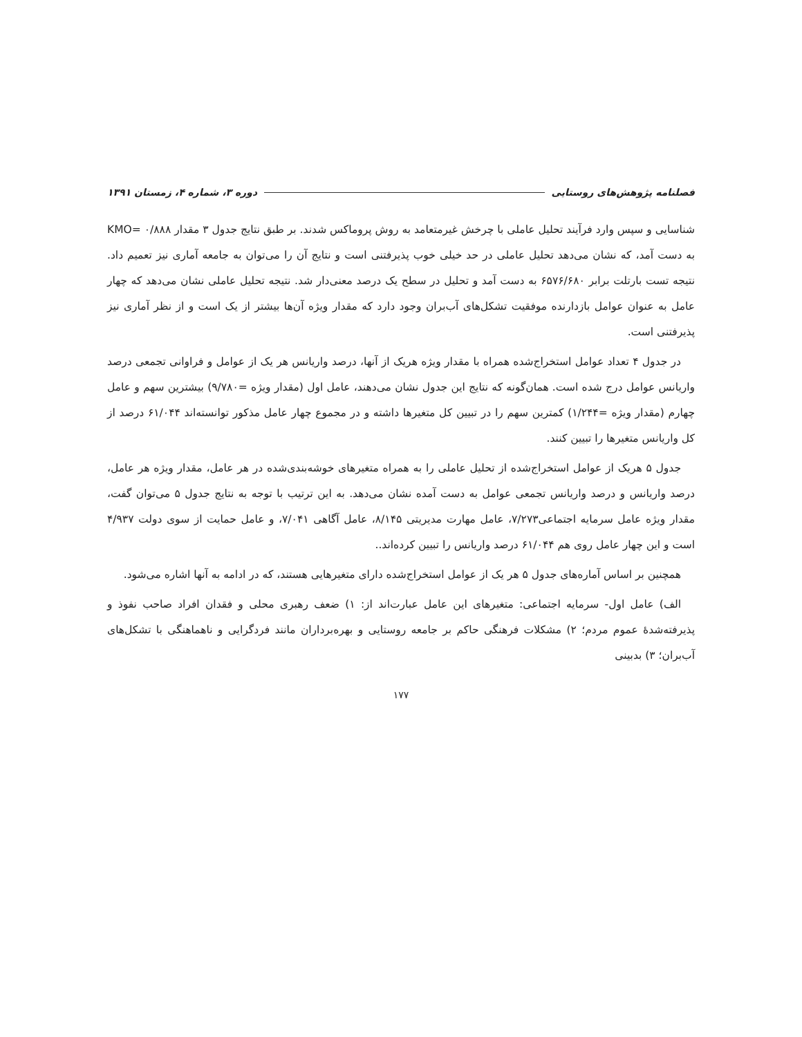فصلنامه پژوهش‌های روستایی دوره ۳، شماره ۴، زمستان ۱۳۹۱
شناسایی و سپس وارد فرآیند تحلیل عاملی با چرخش غیرمتعامد به روش پروماکس شدند. بر طبق نتایج جدول ۳ مقدار ۰/۸۸۸ =KMO به دست آمد، که نشان می‌دهد تحلیل عاملی در حد خیلی خوب پذیرفتنی است و نتایج آن را می‌توان به جامعه آماری نیز تعمیم داد. نتیجه تست بارتلت برابر ۶۵۷۶/۶۸۰ به دست آمد و تحلیل در سطح یک درصد معنی‌دار شد. نتیجه تحلیل عاملی نشان می‌دهد که چهار عامل به عنوان عوامل بازدارنده موفقیت تشکل‌های آب‌بران وجود دارد که مقدار ویژه آن‌ها بیشتر از یک است و از نظر آماری نیز پذیرفتنی است.
در جدول ۴ تعداد عوامل استخراج‌شده همراه با مقدار ویژه هریک از آنها، درصد واریانس هر یک از عوامل و فراوانی تجمعی درصد واریانس عوامل درج شده است. همان‌گونه که نتایج این جدول نشان می‌دهند، عامل اول (مقدار ویژه =۹/۷۸۰) بیشترین سهم و عامل چهارم (مقدار ویژه =۱/۲۴۴) کمترین سهم را در تبیین کل متغیرها داشته و در مجموع چهار عامل مذکور توانسته‌اند ۶۱/۰۴۴ درصد از کل واریانس متغیرها را تبیین کنند.
جدول ۵ هریک از عوامل استخراج‌شده از تحلیل عاملی را به همراه متغیرهای خوشه‌بندی‌شده در هر عامل، مقدار ویژه هر عامل، درصد واریانس و درصد واریانس تجمعی عوامل به دست آمده نشان می‌دهد. به این ترتیب با توجه به نتایج جدول ۵ می‌توان گفت، مقدار ویژه عامل سرمایه اجتماعی۷/۲۷۳، عامل مهارت مدیریتی ۸/۱۴۵، عامل آگاهی ۷/۰۴۱، و عامل حمایت از سوی دولت ۴/۹۳۷ است و این چهار عامل روی هم ۶۱/۰۴۴ درصد واریانس را تبیین کرده‌اند..
همچنین بر اساس آماره‌های جدول ۵ هر یک از عوامل استخراج‌شده دارای متغیرهایی هستند، که در ادامه به آنها اشاره می‌شود.
الف) عامل اول- سرمایه اجتماعی: متغیرهای این عامل عبارت‌اند از: ۱) ضعف رهبری محلی و فقدان افراد صاحب نفوذ و پذیرفته‌شدهٔ عموم مردم؛ ۲) مشکلات فرهنگی حاکم بر جامعه روستایی و بهره‌برداران مانند فردگرایی و ناهماهنگی با تشکل‌های آب‌بران؛ ۳) بدبینی
۱۷۷